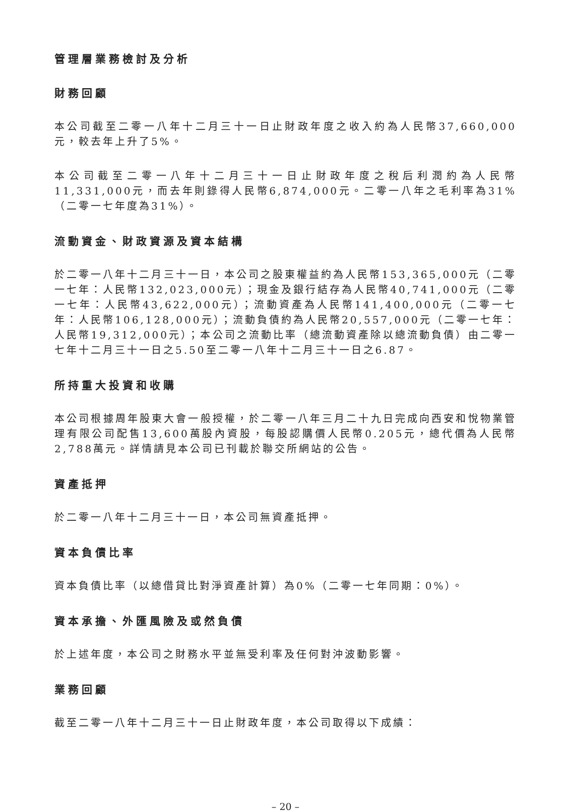管理層業務檢討及分析
財務回顧
本公司截至二零一八年十二月三十一日止財政年度之收入約為人民幣37,660,000元，較去年上升了5%。
本公司截至二零一八年十二月三十一日止財政年度之稅后利潤約為人民幣11,331,000元，而去年則錄得人民幣6,874,000元。二零一八年之毛利率為31%（二零一七年度為31%）。
流動資金、財政資源及資本結構
於二零一八年十二月三十一日，本公司之股東權益約為人民幣153,365,000元（二零一七年：人民幣132,023,000元）；現金及銀行結存為人民幣40,741,000元（二零一七年：人民幣43,622,000元）；流動資產為人民幣141,400,000元（二零一七年：人民幣106,128,000元）；流動負債約為人民幣20,557,000元（二零一七年：人民幣19,312,000元）；本公司之流動比率（總流動資產除以總流動負債）由二零一七年十二月三十一日之5.50至二零一八年十二月三十一日之6.87。
所持重大投資和收購
本公司根據周年股東大會一般授權，於二零一八年三月二十九日完成向西安和悅物業管理有限公司配售13,600萬股內資股，每股認購價人民幣0.205元，總代價為人民幣2,788萬元。詳情請見本公司已刊載於聯交所網站的公告。
資產抵押
於二零一八年十二月三十一日，本公司無資產抵押。
資本負債比率
資本負債比率（以總借貸比對淨資產計算）為0%（二零一七年同期：0%）。
資本承擔、外匯風險及或然負債
於上述年度，本公司之財務水平並無受利率及任何對沖波動影響。
業務回顧
截至二零一八年十二月三十一日止財政年度，本公司取得以下成績：
– 20 –